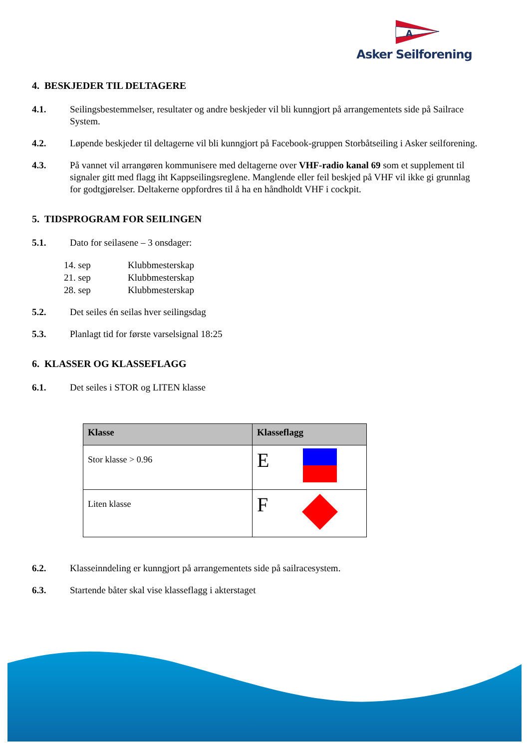A
Asker Seilforening
4. BESKJEDER TIL DELTAGERE
4.1. Seilingsbestemmelser, resultater og andre beskjeder vil bli kunngjort på arrangementets side på Sailrace System.
4.2. Løpende beskjeder til deltagerne vil bli kunngjort på Facebook-gruppen Storbåtseiling i Asker seilforening.
4.3. På vannet vil arrangøren kommunisere med deltagerne over VHF-radio kanal 69 som et supplement til signaler gitt med flagg iht Kappseilingsreglene. Manglende eller feil beskjed på VHF vil ikke gi grunnlag for godtgjørelser. Deltakerne oppfordres til å ha en håndholdt VHF i cockpit.
5. TIDSPROGRAM FOR SEILINGEN
5.1. Dato for seilasene – 3 onsdager:
14. sep Klubbmesterskap
21. sep Klubbmesterskap
28. sep Klubbmesterskap
5.2. Det seiles én seilas hver seilingsdag
5.3. Planlagt tid for første varselsignal 18:25
6. KLASSER OG KLASSEFLAGG
6.1. Det seiles i STOR og LITEN klasse
| Klasse | Klasseflagg |
| --- | --- |
| Stor klasse > 0.96 | E |
| Liten klasse | F |
6.2. Klasseinndeling er kunngjort på arrangementets side på sailracesystem.
6.3. Startende båter skal vise klasseflagg i akterstaget